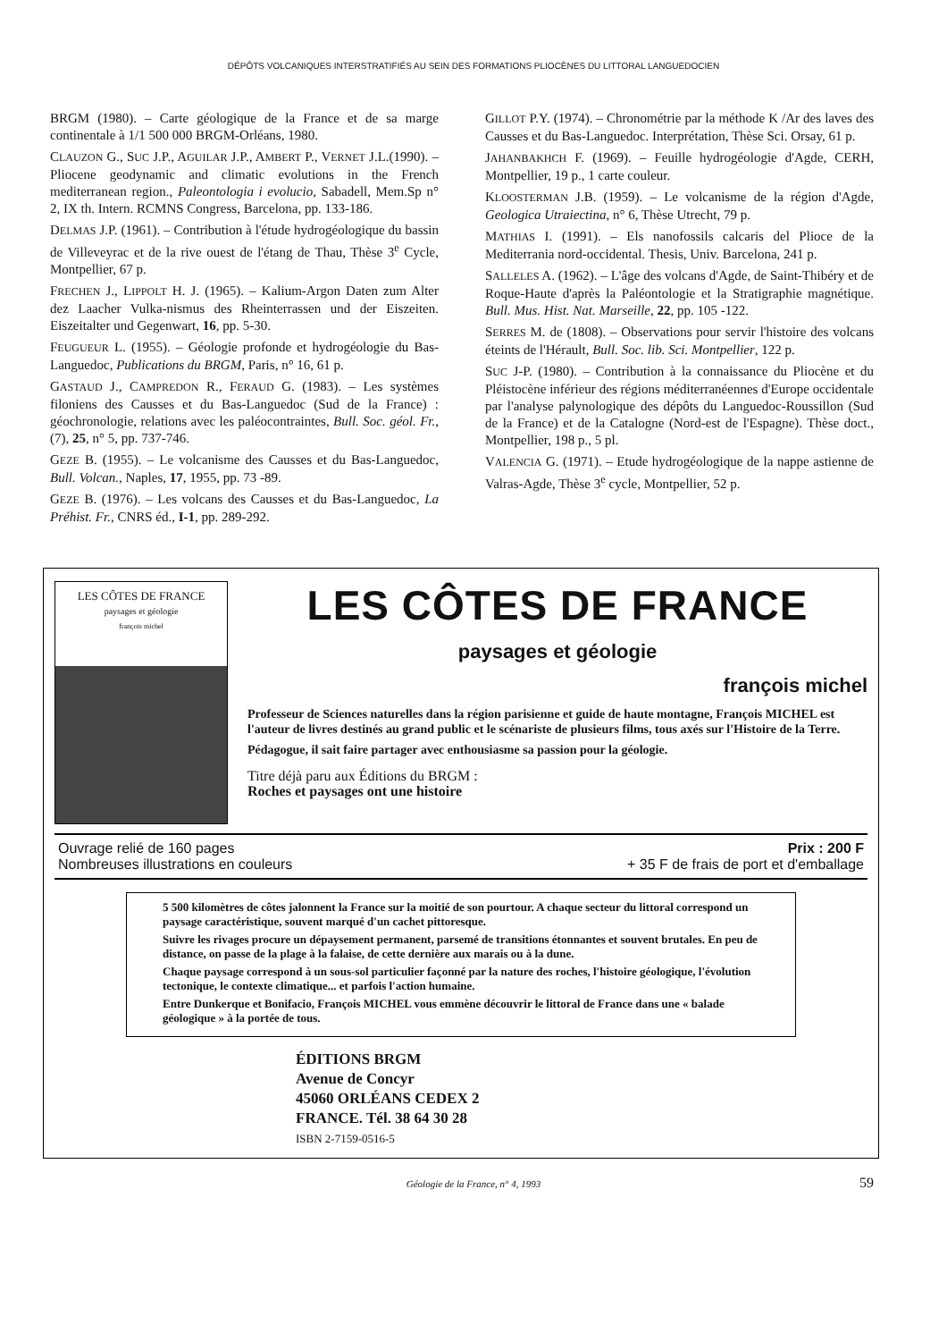DÉPÔTS VOLCANIQUES INTERSTRATIFIÉS AU SEIN DES FORMATIONS PLIOCÈNES DU LITTORAL LANGUEDOCIEN
BRGM (1980). – Carte géologique de la France et de sa marge continentale à 1/1 500 000 BRGM-Orléans, 1980.
CLAUZON G., SUC J.P., AGUILAR J.P., AMBERT P., VERNET J.L.(1990). – Pliocene geodynamic and climatic evolutions in the French mediterranean region., Paleontologia i evolucio, Sabadell, Mem.Sp n° 2, IX th. Intern. RCMNS Congress, Barcelona, pp. 133-186.
DELMAS J.P. (1961). – Contribution à l'étude hydrogéologique du bassin de Villeveyrac et de la rive ouest de l'étang de Thau, Thèse 3<sup>e</sup> Cycle, Montpellier, 67 p.
FRECHEN J., LIPPOLT H. J. (1965). – Kalium-Argon Daten zum Alter dez Laacher Vulka-nismus des Rheinterrassen und der Eiszeiten. Eiszeitalter und Gegenwart, 16, pp. 5-30.
FEUGUEUR L. (1955). – Géologie profonde et hydrogéologie du Bas-Languedoc, Publications du BRGM, Paris, n° 16, 61 p.
GASTAUD J., CAMPREDON R., FERAUD G. (1983). – Les systèmes filoniens des Causses et du Bas-Languedoc (Sud de la France) : géochronologie, relations avec les paléocontraintes, Bull. Soc. géol. Fr., (7), 25, n° 5, pp. 737-746.
GEZE B. (1955). – Le volcanisme des Causses et du Bas-Languedoc, Bull. Volcan., Naples, 17, 1955, pp. 73 -89.
GEZE B. (1976). – Les volcans des Causses et du Bas-Languedoc, La Préhist. Fr., CNRS éd., I-1, pp. 289-292.
GILLOT P.Y. (1974). – Chronométrie par la méthode K /Ar des laves des Causses et du Bas-Languedoc. Interprétation, Thèse Sci. Orsay, 61 p.
JAHANBAKHCH F. (1969). – Feuille hydrogéologie d'Agde, CERH, Montpellier, 19 p., 1 carte couleur.
KLOOSTERMAN J.B. (1959). – Le volcanisme de la région d'Agde, Geologica Utraiectina, n° 6, Thèse Utrecht, 79 p.
MATHIAS I. (1991). – Els nanofossils calcaris del Plioce de la Mediterrania nord-occidental. Thesis, Univ. Barcelona, 241 p.
SALLELES A. (1962). – L'âge des volcans d'Agde, de Saint-Thibéry et de Roque-Haute d'après la Paléontologie et la Stratigraphie magnétique. Bull. Mus. Hist. Nat. Marseille, 22, pp. 105 -122.
SERRES M. de (1808). – Observations pour servir l'histoire des volcans éteints de l'Hérault, Bull. Soc. lib. Sci. Montpellier, 122 p.
SUC J-P. (1980). – Contribution à la connaissance du Pliocène et du Pléistocène inférieur des régions méditerranéennes d'Europe occidentale par l'analyse palynologique des dépôts du Languedoc-Roussillon (Sud de la France) et de la Catalogne (Nord-est de l'Espagne). Thèse doct., Montpellier, 198 p., 5 pl.
VALENCIA G. (1971). – Etude hydrogéologique de la nappe astienne de Valras-Agde, Thèse 3<sup>e</sup> cycle, Montpellier, 52 p.
LES CÔTES DE FRANCE
paysages et géologie
françois michel
LES CÔTES DE FRANCE
paysages et géologie
françois michel
Professeur de Sciences naturelles dans la région parisienne et guide de haute montagne, François MICHEL est l'auteur de livres destinés au grand public et le scénariste de plusieurs films, tous axés sur l'Histoire de la Terre.
Pédagogue, il sait faire partager avec enthousiasme sa passion pour la géologie.
Titre déjà paru aux Éditions du BRGM :
Roches et paysages ont une histoire
Ouvrage relié de 160 pages
Nombreuses illustrations en couleurs
Prix : 200 F
+ 35 F de frais de port et d'emballage
5 500 kilomètres de côtes jalonnent la France sur la moitié de son pourtour. A chaque secteur du littoral correspond un paysage caractéristique, souvent marqué d'un cachet pittoresque.
Suivre les rivages procure un dépaysement permanent, parsemé de transitions étonnantes et souvent brutales. En peu de distance, on passe de la plage à la falaise, de cette dernière aux marais ou à la dune.
Chaque paysage correspond à un sous-sol particulier façonné par la nature des roches, l'histoire géologique, l'évolution tectonique, le contexte climatique... et parfois l'action humaine.
Entre Dunkerque et Bonifacio, François MICHEL vous emmène découvrir le littoral de France dans une « balade géologique » à la portée de tous.
ÉDITIONS BRGM
Avenue de Concyr
45060 ORLÉANS CEDEX 2
FRANCE. Tél. 38 64 30 28
ISBN 2-7159-0516-5
Géologie de la France, n° 4, 1993 59